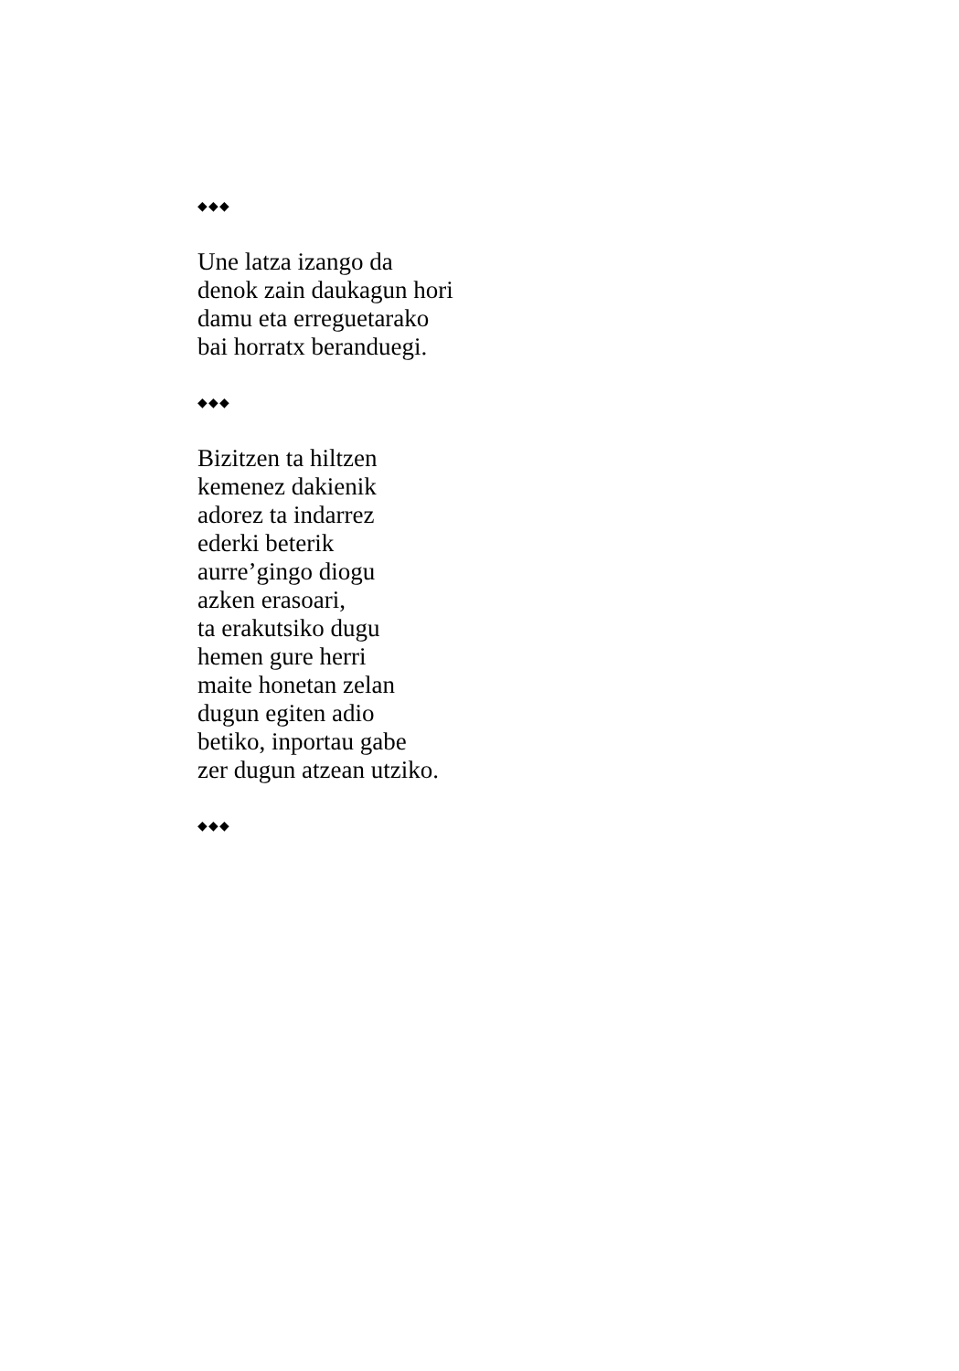◆◆◆
Une latza izango da
denok zain daukagun hori
damu eta erreguetarako
bai horratx beranduegi.
◆◆◆
Bizitzen ta hiltzen
kemenez dakienik
adorez ta indarrez
ederki beterik
aurre’gingo diogu
azken erasoari,
ta erakutsiko dugu
hemen gure herri
maite honetan zelan
dugun egiten adio
betiko, inportau gabe
zer dugun atzean utziko.
◆◆◆